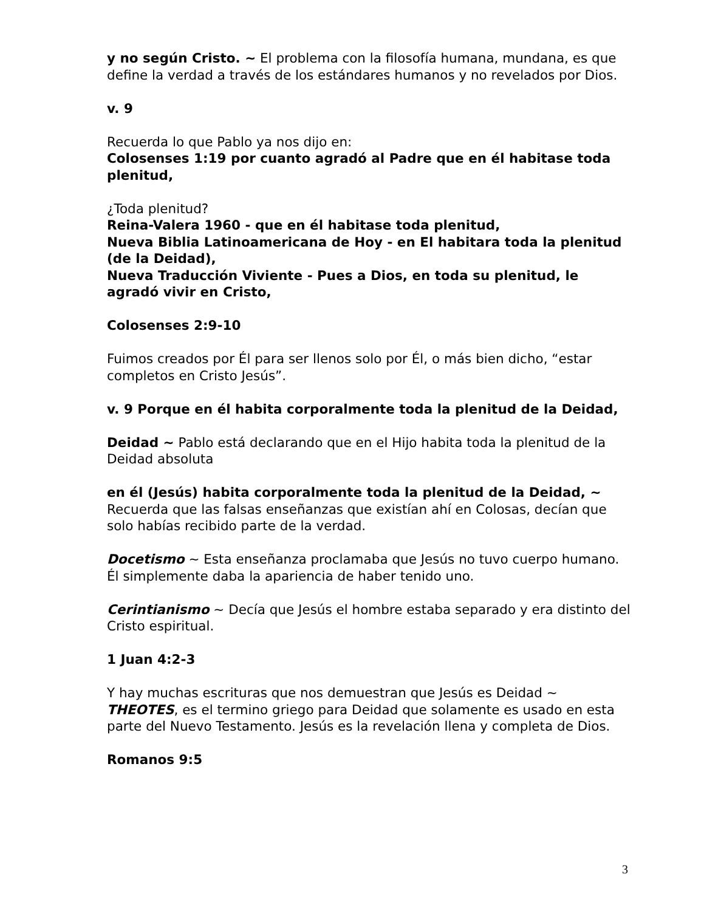y no según Cristo. ~ El problema con la filosofía humana, mundana, es que define la verdad a través de los estándares humanos y no revelados por Dios.
v. 9
Recuerda lo que Pablo ya nos dijo en:
Colosenses 1:19 por cuanto agradó al Padre que en él habitase toda plenitud,
¿Toda plenitud?
Reina-Valera 1960 - que en él habitase toda plenitud,
Nueva Biblia Latinoamericana de Hoy - en El habitara toda la plenitud (de la Deidad),
Nueva Traducción Viviente - Pues a Dios, en toda su plenitud, le agradó vivir en Cristo,
Colosenses 2:9-10
Fuimos creados por Él para ser llenos solo por Él, o más bien dicho, “estar completos en Cristo Jesús”.
v. 9 Porque en él habita corporalmente toda la plenitud de la Deidad,
Deidad ~ Pablo está declarando que en el Hijo habita toda la plenitud de la Deidad absoluta
en él (Jesús) habita corporalmente toda la plenitud de la Deidad, ~ Recuerda que las falsas enseñanzas que existían ahí en Colosas, decían que solo habías recibido parte de la verdad.
Docetismo ~ Esta enseñanza proclamaba que Jesús no tuvo cuerpo humano. Él simplemente daba la apariencia de haber tenido uno.
Cerintianismo ~ Decía que Jesús el hombre estaba separado y era distinto del Cristo espiritual.
1 Juan 4:2-3
Y hay muchas escrituras que nos demuestran que Jesús es Deidad ~ THEOTES, es el termino griego para Deidad que solamente es usado en esta parte del Nuevo Testamento. Jesús es la revelación llena y completa de Dios.
Romanos 9:5
3